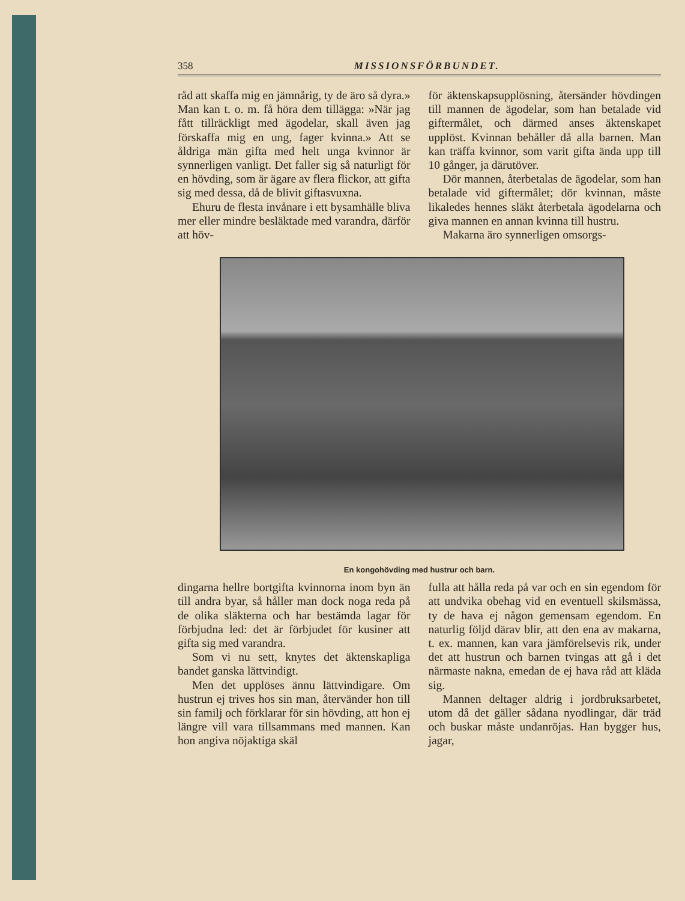358 MISSIONSFÖRBUNDET.
råd att skaffa mig en jämnårig, ty de äro så dyra.» Man kan t. o. m. få höra dem tillägga: »När jag fått tillräckligt med ägodelar, skall även jag förskaffa mig en ung, fager kvinna.» Att se åldriga män gifta med helt unga kvinnor är synnerligen vanligt. Det faller sig så naturligt för en hövding, som är ägare av flera flickor, att gifta sig med dessa, då de blivit giftasvuxna.
Ehuru de flesta invånare i ett bysamhälle bliva mer eller mindre besläktade med varandra, därför att höv-
för äktenskapsupplösning, återsänder hövdingen till mannen de ägodelar, som han betalade vid giftermålet, och därmed anses äktenskapet upplöst. Kvinnan behåller då alla barnen. Man kan träffa kvinnor, som varit gifta ända upp till 10 gånger, ja därutöver.
Dör mannen, återbetalas de ägodelar, som han betalade vid giftermålet; dör kvinnan, måste likaledes hennes släkt återbetala ägodelarna och giva mannen en annan kvinna till hustru.
Makarna äro synnerligen omsorgs-
En kongohövding med hustrur och barn.
dingarna hellre bortgifta kvinnorna inom byn än till andra byar, så håller man dock noga reda på de olika släkterna och har bestämda lagar för förbjudna led: det är förbjudet för kusiner att gifta sig med varandra.
Som vi nu sett, knytes det äktenskapliga bandet ganska lättvindigt.
Men det upplöses ännu lättvindigare. Om hustrun ej trives hos sin man, återvänder hon till sin familj och förklarar för sin hövding, att hon ej längre vill vara tillsammans med mannen. Kan hon angiva nöjaktiga skäl
fulla att hålla reda på var och en sin egendom för att undvika obehag vid en eventuell skilsmässa, ty de hava ej någon gemensam egendom. En naturlig följd därav blir, att den ena av makarna, t. ex. mannen, kan vara jämförelsevis rik, under det att hustrun och barnen tvingas att gå i det närmaste nakna, emedan de ej hava råd att kläda sig.
Mannen deltager aldrig i jordbruksarbetet, utom då det gäller sådana nyodlingar, där träd och buskar måste undanröjas. Han bygger hus, jagar,